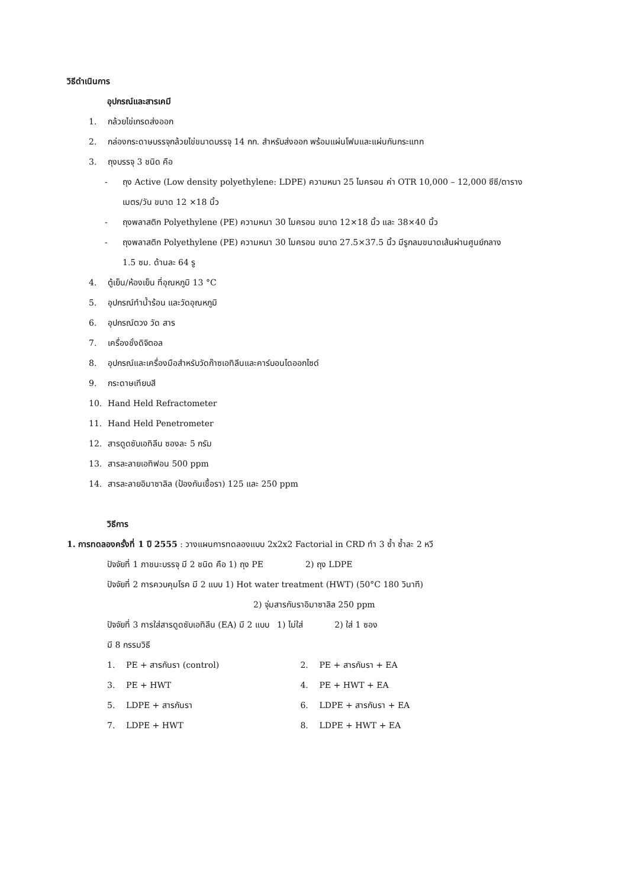วิธีดำเนินการ
อุปกรณ์และสารเคมี
1. กล้วยไข่เกรดส่งออก
2. กล่องกระดาษบรรจุกล้วยไข่ขนาดบรรจุ 14 กก. สำหรับส่งออก พร้อมแผ่นโฟมและแผ่นกันกระแทก
3. ถุงบรรจุ 3 ชนิด คือ
- ถุง Active (Low density polyethylene: LDPE) ความหนา 25 ไมครอน ค่า OTR 10,000 – 12,000 ซีซี/ตาราง
เมตร/วัน ขนาด 12 ×18 นิ้ว
- ถุงพลาสติก Polyethylene (PE) ความหนา 30 ไมครอน ขนาด 12×18 นิ้ว และ 38×40 นิ้ว
- ถุงพลาสติก Polyethylene (PE) ความหนา 30 ไมครอน ขนาด 27.5×37.5 นิ้ว มีรูกลมขนาดเส้นผ่านศูนย์กลาง
1.5 ซม. ด้านละ 64 รู
4. ตู้เย็น/ห้องเย็น ที่อุณหภูมิ 13 °C
5. อุปกรณ์ทำน้ำร้อน และวัดอุณหภูมิ
6. อุปกรณ์ตวง วัด สาร
7. เครื่องชั่งดิจิตอล
8. อุปกรณ์และเครื่องมือสำหรับวัดก๊าซเอทิลีนและคาร์บอนไดออกไซด์
9. กระดาษเทียบสี
10. Hand Held Refractometer
11. Hand Held Penetrometer
12. สารดูดซับเอทิลีน ซองละ 5 กรัม
13. สารละลายเอทิฟอน 500 ppm
14. สารละลายอิมาซาลิล (ป้องกันเชื้อรา) 125 และ 250 ppm
วิธีการ
1. การทดลองครั้งที่ 1 ปี 2555 : วางแผนการทดลองแบบ 2x2x2 Factorial in CRD ทำ 3 ซ้ำ ซ้ำละ 2 หวี
ปัจจัยที่ 1 ภาชนะบรรจุ มี 2 ชนิด คือ 1) ถุง PE 2) ถุง LDPE
ปัจจัยที่ 2 การควบคุมโรค มี 2 แบบ 1) Hot water treatment (HWT) (50°C 180 วินาที)
2) จุ่มสารกันราอิมาซาลิล 250 ppm
ปัจจัยที่ 3 การใส่สารดูดซับเอทิลีน (EA) มี 2 แบบ 1) ไม่ใส่ 2) ใส่ 1 ซอง
มี 8 กรรมวิธี
1. PE + สารกันรา (control) 2. PE + สารกันรา + EA
3. PE + HWT 4. PE + HWT + EA
5. LDPE + สารกันรา 6. LDPE + สารกันรา + EA
7. LDPE + HWT 8. LDPE + HWT + EA